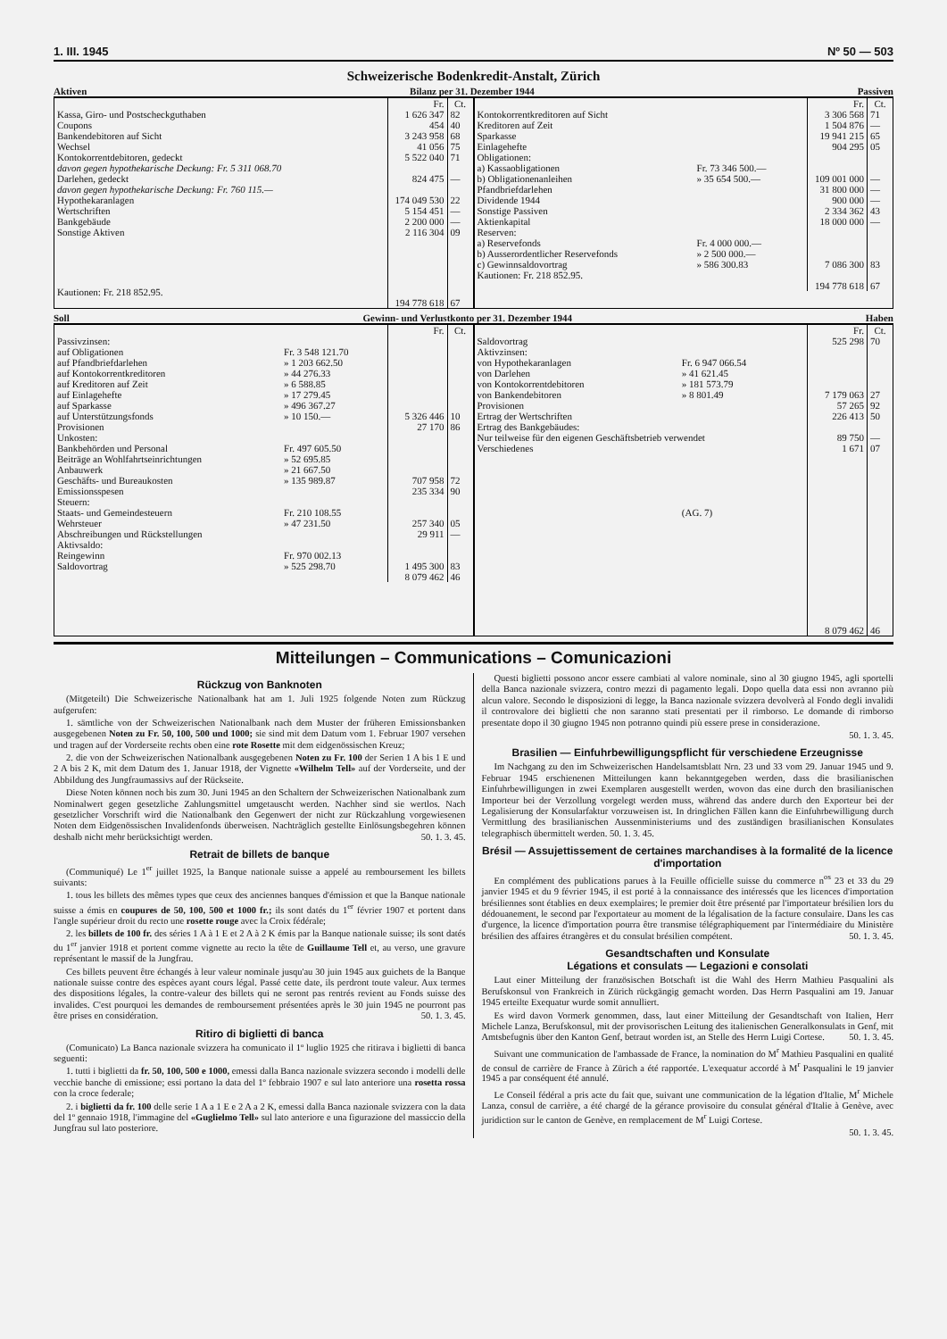1. III. 1945 Nº 50 — 503
Schweizerische Bodenkredit-Anstalt, Zürich
Aktiven Bilanz per 31. Dezember 1944 Passiven
| | Fr. | Ct. |
| --- | --- | --- |
| Kassa, Giro- und Postscheckguthaben | 1 626 347 | 82 |
| Coupons | 454 | 40 |
| Bankendebitoren auf Sicht | 3 243 958 | 68 |
| Wechsel | 41 056 | 75 |
| Kontokorrentdebitoren, gedeckt | 5 522 040 | 71 |
| davon gegen hypothekarische Deckung: Fr. 5 311 068.70 | | |
| Darlehen, gedeckt | 824 475 | — |
| davon gegen hypothekarische Deckung: Fr. 760 115.— | | |
| Hypothekaranlagen | 174 049 530 | 22 |
| Wertschriften | 5 154 451 | — |
| Bankgebäude | 2 200 000 | — |
| Sonstige Aktiven | 2 116 304 | 09 |
| Kautionen: Fr. 218 852.95. | | |
| | 194 778 618 | 67 |
| | | Fr. | Ct. |
| --- | --- | --- | --- |
| Kontokorrentkreditoren auf Sicht | | 3 306 568 | 71 |
| Kreditoren auf Zeit | | 1 504 876 | — |
| Sparkasse | | 19 941 215 | 65 |
| Einlagehefte | | 904 295 | 05 |
| Obligationen: | | | |
| a) Kassaobligationen | Fr. 73 346 500.— | | |
| b) Obligationenanleihen | » 35 654 500.— | 109 001 000 | — |
| Pfandbriefdarlehen | | 31 800 000 | — |
| Dividende 1944 | | 900 000 | — |
| Sonstige Passiven | | 2 334 362 | 43 |
| Aktienkapital | | 18 000 000 | — |
| Reserven: | | | |
| a) Reservefonds | Fr. 4 000 000.— | | |
| b) Ausserordentlicher Reservefonds | » 2 500 000.— | | |
| c) Gewinnsaldovortrag | » 586 300.83 | 7 086 300 | 83 |
| Kautionen: Fr. 218 852.95. | | | |
| | | 194 778 618 | 67 |
Soll Gewinn- und Verlustkonto per 31. Dezember 1944 Haben
| | | Fr. | Ct. |
| --- | --- | --- | --- |
| Passivzinsen: | | | |
| auf Obligationen | Fr. 3 548 121.70 | | |
| auf Pfandbriefdarlehen | » 1 203 662.50 | | |
| auf Kontokorrentkreditoren | » 44 276.33 | | |
| auf Kreditoren auf Zeit | » 6 588.85 | | |
| auf Einlagehefte | » 17 279.45 | | |
| auf Sparkasse | » 496 367.27 | | |
| auf Unterstützungsfonds | » 10 150.— | 5 326 446 | 10 |
| Provisionen | | 27 170 | 86 |
| Unkosten: | | | |
| Bankbehörden und Personal | Fr. 497 605.50 | | |
| Beiträge an Wohlfahrtseinrichtungen | » 52 695.85 | | |
| Anbauwerk | » 21 667.50 | | |
| Geschäfts- und Bureaukosten | » 135 989.87 | 707 958 | 72 |
| Emissionsspesen | | 235 334 | 90 |
| Steuern: | | | |
| Staats- und Gemeindesteuern | Fr. 210 108.55 | | |
| Wehrsteuer | » 47 231.50 | 257 340 | 05 |
| Abschreibungen und Rückstellungen | | 29 911 | — |
| Aktivsaldo: | | | |
| Reingewinn | Fr. 970 002.13 | | |
| Saldovortrag | » 525 298.70 | 1 495 300 | 83 |
| | | 8 079 462 | 46 |
| | | Fr. | Ct. |
| --- | --- | --- | --- |
| Saldovortrag | | 525 298 | 70 |
| Aktivzinsen: | | | |
| von Hypothekaranlagen | Fr. 6 947 066.54 | | |
| von Darlehen | » 41 621.45 | | |
| von Kontokorrentdebitoren | » 181 573.79 | | |
| von Bankendebitoren | » 8 801.49 | 7 179 063 | 27 |
| Provisionen | | 57 265 | 92 |
| Ertrag der Wertschriften | | 226 413 | 50 |
| Ertrag des Bankgebäudes: Nur teilweise für den eigenen Geschäftsbetrieb verwendet | | 89 750 | — |
| Verschiedenes | | 1 671 | 07 |
| | (AG. 7) | | |
| | | 8 079 462 | 46 |
Mitteilungen – Communications – Comunicazioni
Rückzug von Banknoten
(Mitgeteilt) Die Schweizerische Nationalbank hat am 1. Juli 1925 folgende Noten zum Rückzug aufgerufen:
1. sämtliche von der Schweizerischen Nationalbank nach dem Muster der früheren Emissionsbanken ausgegebenen Noten zu Fr. 50, 100, 500 und 1000; sie sind mit dem Datum vom 1. Februar 1907 versehen und tragen auf der Vorderseite rechts oben eine rote Rosette mit dem eidgenössischen Kreuz;
2. die von der Schweizerischen Nationalbank ausgegebenen Noten zu Fr. 100 der Serien 1 A bis 1 E und 2 A bis 2 K, mit dem Datum des 1. Januar 1918, der Vignette «Wilhelm Tell» auf der Vorderseite, und der Abbildung des Jungfraumassivs auf der Rückseite.
Diese Noten können noch bis zum 30. Juni 1945 an den Schaltern der Schweizerischen Nationalbank zum Nominalwert gegen gesetzliche Zahlungsmittel umgetauscht werden. Nachher sind sie wertlos. Nach gesetzlicher Vorschrift wird die Nationalbank den Gegenwert der nicht zur Rückzahlung vorgewiesenen Noten dem Eidgenössischen Invalidenfonds überweisen. Nachträglich gestellte Einlösungsbegehren können deshalb nicht mehr berücksichtigt werden. 50. 1. 3. 45.
Retrait de billets de banque
(Communiqué) Le 1<sup>er</sup> juillet 1925, la Banque nationale suisse a appelé au remboursement les billets suivants:
1. tous les billets des mêmes types que ceux des anciennes banques d'émission et que la Banque nationale suisse a émis en coupures de 50, 100, 500 et 1000 fr.; ils sont datés du 1<sup>er</sup> février 1907 et portent dans l'angle supérieur droit du recto une rosette rouge avec la Croix fédérale;
2. les billets de 100 fr. des séries 1 A à 1 E et 2 A à 2 K émis par la Banque nationale suisse; ils sont datés du 1<sup>er</sup> janvier 1918 et portent comme vignette au recto la tête de Guillaume Tell et, au verso, une gravure représentant le massif de la Jungfrau.
Ces billets peuvent être échangés à leur valeur nominale jusqu'au 30 juin 1945 aux guichets de la Banque nationale suisse contre des espèces ayant cours légal. Passé cette date, ils perdront toute valeur. Aux termes des dispositions légales, la contre-valeur des billets qui ne seront pas rentrés revient au Fonds suisse des invalides. C'est pourquoi les demandes de remboursement présentées après le 30 juin 1945 ne pourront pas être prises en considération. 50. 1. 3. 45.
Ritiro di biglietti di banca
(Comunicato) La Banca nazionale svizzera ha comunicato il 1º luglio 1925 che ritirava i biglietti di banca seguenti:
1. tutti i biglietti da fr. 50, 100, 500 e 1000, emessi dalla Banca nazionale svizzera secondo i modelli delle vecchie banche di emissione; essi portano la data del 1º febbraio 1907 e sul lato anteriore una rosetta rossa con la croce federale;
2. i biglietti da fr. 100 delle serie 1 A a 1 E e 2 A a 2 K, emessi dalla Banca nazionale svizzera con la data del 1º gennaio 1918, l'immagine del «Guglielmo Tell» sul lato anteriore e una figurazione del massiccio della Jungfrau sul lato posteriore.
Questi biglietti possono ancor essere cambiati al valore nominale, sino al 30 giugno 1945, agli sportelli della Banca nazionale svizzera, contro mezzi di pagamento legali. Dopo quella data essi non avranno più alcun valore. Secondo le disposizioni di legge, la Banca nazionale svizzera devolverà al Fondo degli invalidi il controvalore dei biglietti che non saranno stati presentati per il rimborso. Le domande di rimborso presentate dopo il 30 giugno 1945 non potranno quindi più essere prese in considerazione.
50. 1. 3. 45.
Brasilien — Einfuhrbewilligungspflicht für verschiedene Erzeugnisse
Im Nachgang zu den im Schweizerischen Handelsamtsblatt Nrn. 23 und 33 vom 29. Januar 1945 und 9. Februar 1945 erschienenen Mitteilungen kann bekanntgegeben werden, dass die brasilianischen Einfuhrbewilligungen in zwei Exemplaren ausgestellt werden, wovon das eine durch den brasilianischen Importeur bei der Verzollung vorgelegt werden muss, während das andere durch den Exporteur bei der Legalisierung der Konsularfaktur vorzuweisen ist. In dringlichen Fällen kann die Einfuhrbewilligung durch Vermittlung des brasilianischen Aussenministeriums und des zuständigen brasilianischen Konsulates telegraphisch übermittelt werden. 50. 1. 3. 45.
Brésil — Assujettissement de certaines marchandises à la formalité de la licence d'importation
En complément des publications parues à la Feuille officielle suisse du commerce n<sup>os</sup> 23 et 33 du 29 janvier 1945 et du 9 février 1945, il est porté à la connaissance des intéressés que les licences d'importation brésiliennes sont établies en deux exemplaires; le premier doit être présenté par l'importateur brésilien lors du dédouanement, le second par l'exportateur au moment de la légalisation de la facture consulaire. Dans les cas d'urgence, la licence d'importation pourra être transmise télégraphiquement par l'intermédiaire du Ministère brésilien des affaires étrangères et du consulat brésilien compétent. 50. 1. 3. 45.
Gesandtschaften und Konsulate
Légations et consulats — Legazioni e consolati
Laut einer Mitteilung der französischen Botschaft ist die Wahl des Herrn Mathieu Pasqualini als Berufskonsul von Frankreich in Zürich rückgängig gemacht worden. Das Herrn Pasqualini am 19. Januar 1945 erteilte Exequatur wurde somit annulliert.
Es wird davon Vormerk genommen, dass, laut einer Mitteilung der Gesandtschaft von Italien, Herr Michele Lanza, Berufskonsul, mit der provisorischen Leitung des italienischen Generalkonsulats in Genf, mit Amtsbefugnis über den Kanton Genf, betraut worden ist, an Stelle des Herrn Luigi Cortese. 50. 1. 3. 45.
Suivant une communication de l'ambassade de France, la nomination do M<sup>r</sup> Mathieu Pasqualini en qualité de consul de carrière de France à Zürich a été rapportée. L'exequatur accordé à M<sup>r</sup> Pasqualini le 19 janvier 1945 a par conséquent été annulé.
Le Conseil fédéral a pris acte du fait que, suivant une communication de la légation d'Italie, M<sup>r</sup> Michele Lanza, consul de carrière, a été chargé de la gérance provisoire du consulat général d'Italie à Genève, avec juridiction sur le canton de Genève, en remplacement de M<sup>r</sup> Luigi Cortese.
50. 1. 3. 45.